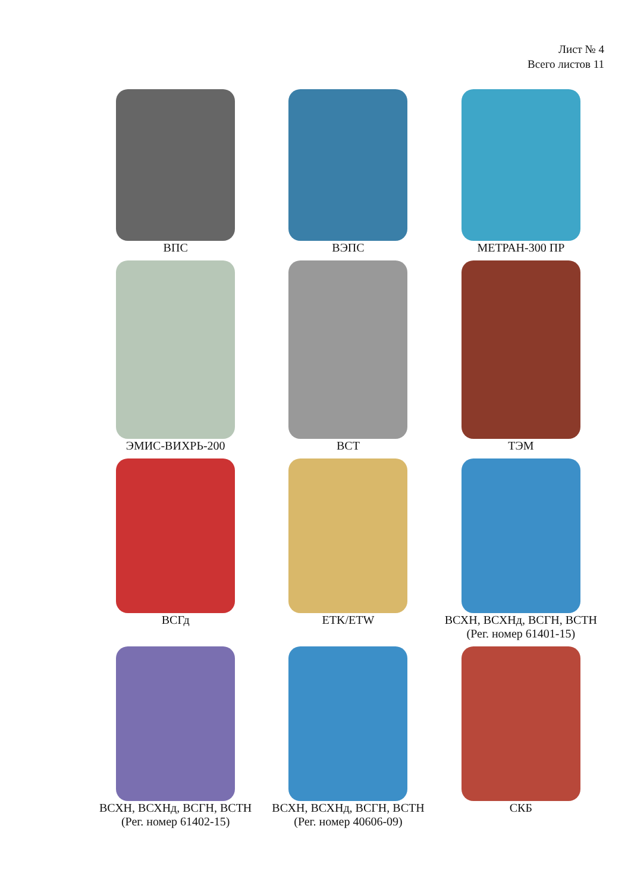Лист № 4
Всего листов 11
ВПС
ВЭПС
МЕТРАН-300 ПР
ЭМИС-ВИХРЬ-200
ВСТ
ТЭМ
ВСГд
ETK/ETW
ВСХН, ВСХНд, ВСГН, ВСТН
(Рег. номер 61401-15)
ВСХН, ВСХНд, ВСГН, ВСТН
(Рег. номер 61402-15)
ВСХН, ВСХНд, ВСГН, ВСТН
(Рег. номер 40606-09)
СКБ